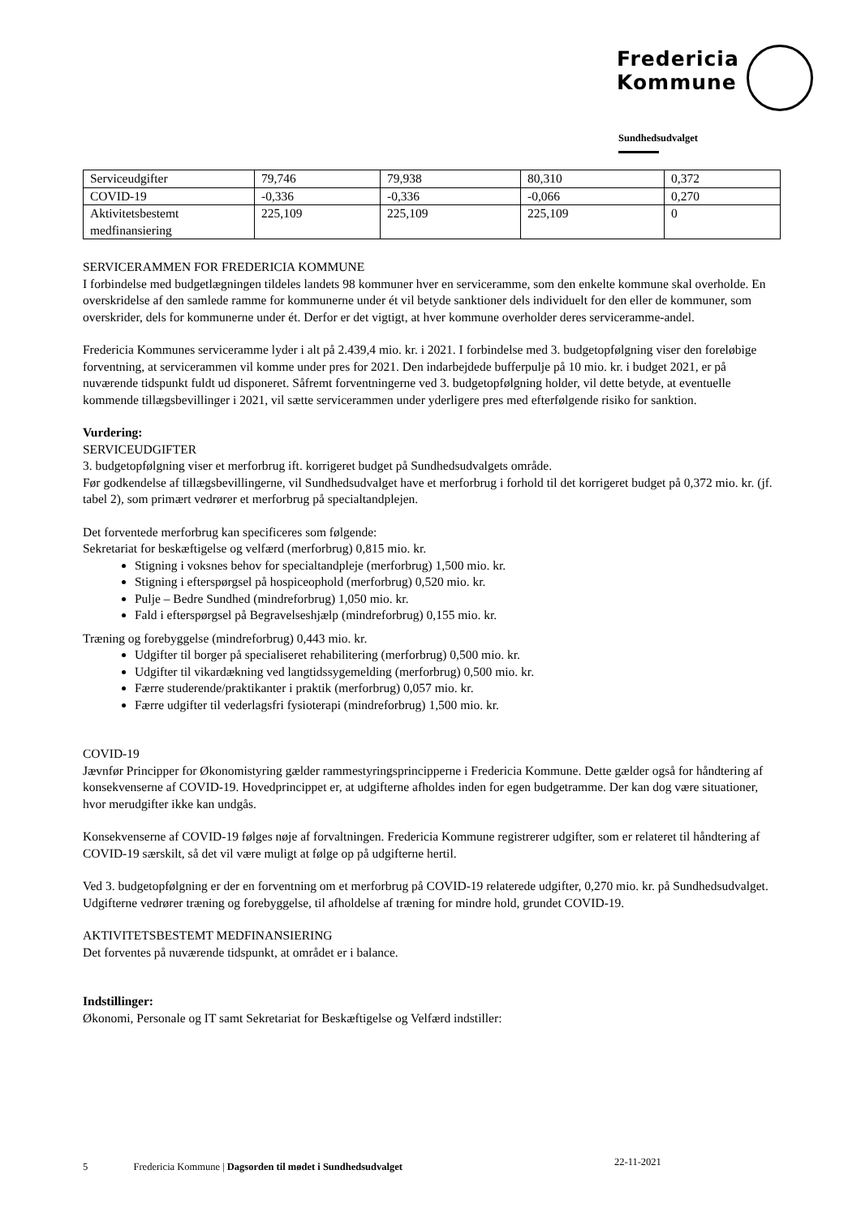Fredericia
Kommune
Sundhedsudvalget
| Serviceudgifter | 79,746 | 79,938 | 80,310 | 0,372 |
| COVID-19 | -0,336 | -0,336 | -0,066 | 0,270 |
| Aktivitetsbestemt medfinansiering | 225,109 | 225,109 | 225,109 | 0 |
SERVICERAMMEN FOR FREDERICIA KOMMUNE
I forbindelse med budgetlægningen tildeles landets 98 kommuner hver en serviceramme, som den enkelte kommune skal overholde. En overskridelse af den samlede ramme for kommunerne under ét vil betyde sanktioner dels individuelt for den eller de kommuner, som overskrider, dels for kommunerne under ét. Derfor er det vigtigt, at hver kommune overholder deres serviceramme-andel.
Fredericia Kommunes serviceramme lyder i alt på 2.439,4 mio. kr. i 2021. I forbindelse med 3. budgetopfølgning viser den foreløbige forventning, at servicerammen vil komme under pres for 2021. Den indarbejdede bufferpulje på 10 mio. kr. i budget 2021, er på nuværende tidspunkt fuldt ud disponeret. Såfremt forventningerne ved 3. budgetopfølgning holder, vil dette betyde, at eventuelle kommende tillægsbevillinger i 2021, vil sætte servicerammen under yderligere pres med efterfølgende risiko for sanktion.
Vurdering:
SERVICEUDGIFTER
3. budgetopfølgning viser et merforbrug ift. korrigeret budget på Sundhedsudvalgets område.
Før godkendelse af tillægsbevillingerne, vil Sundhedsudvalget have et merforbrug i forhold til det korrigeret budget på 0,372 mio. kr. (jf. tabel 2), som primært vedrører et merforbrug på specialtandplejen.
Det forventede merforbrug kan specificeres som følgende:
Sekretariat for beskæftigelse og velfærd (merforbrug) 0,815 mio. kr.
Stigning i voksnes behov for specialtandpleje (merforbrug) 1,500 mio. kr.
Stigning i efterspørgsel på hospiceophold (merforbrug) 0,520 mio. kr.
Pulje – Bedre Sundhed (mindreforbrug) 1,050 mio. kr.
Fald i efterspørgsel på Begravelseshjælp (mindreforbrug) 0,155 mio. kr.
Træning og forebyggelse (mindreforbrug) 0,443 mio. kr.
Udgifter til borger på specialiseret rehabilitering (merforbrug) 0,500 mio. kr.
Udgifter til vikardækning ved langtidssygemelding (merforbrug) 0,500 mio. kr.
Færre studerende/praktikanter i praktik (merforbrug) 0,057 mio. kr.
Færre udgifter til vederlagsfri fysioterapi (mindreforbrug) 1,500 mio. kr.
COVID-19
Jævnfør Principper for Økonomistyring gælder rammestyringsprincipperne i Fredericia Kommune. Dette gælder også for håndtering af konsekvenserne af COVID-19. Hovedprincippet er, at udgifterne afholdes inden for egen budgetramme. Der kan dog være situationer, hvor merudgifter ikke kan undgås.
Konsekvenserne af COVID-19 følges nøje af forvaltningen. Fredericia Kommune registrerer udgifter, som er relateret til håndtering af COVID-19 særskilt, så det vil være muligt at følge op på udgifterne hertil.
Ved 3. budgetopfølgning er der en forventning om et merforbrug på COVID-19 relaterede udgifter, 0,270 mio. kr. på Sundhedsudvalget. Udgifterne vedrører træning og forebyggelse, til afholdelse af træning for mindre hold, grundet COVID-19.
AKTIVITETSBESTEMT MEDFINANSIERING
Det forventes på nuværende tidspunkt, at området er i balance.
Indstillinger:
Økonomi, Personale og IT samt Sekretariat for Beskæftigelse og Velfærd indstiller:
5 Fredericia Kommune | Dagsorden til mødet i Sundhedsudvalget
22-11-2021